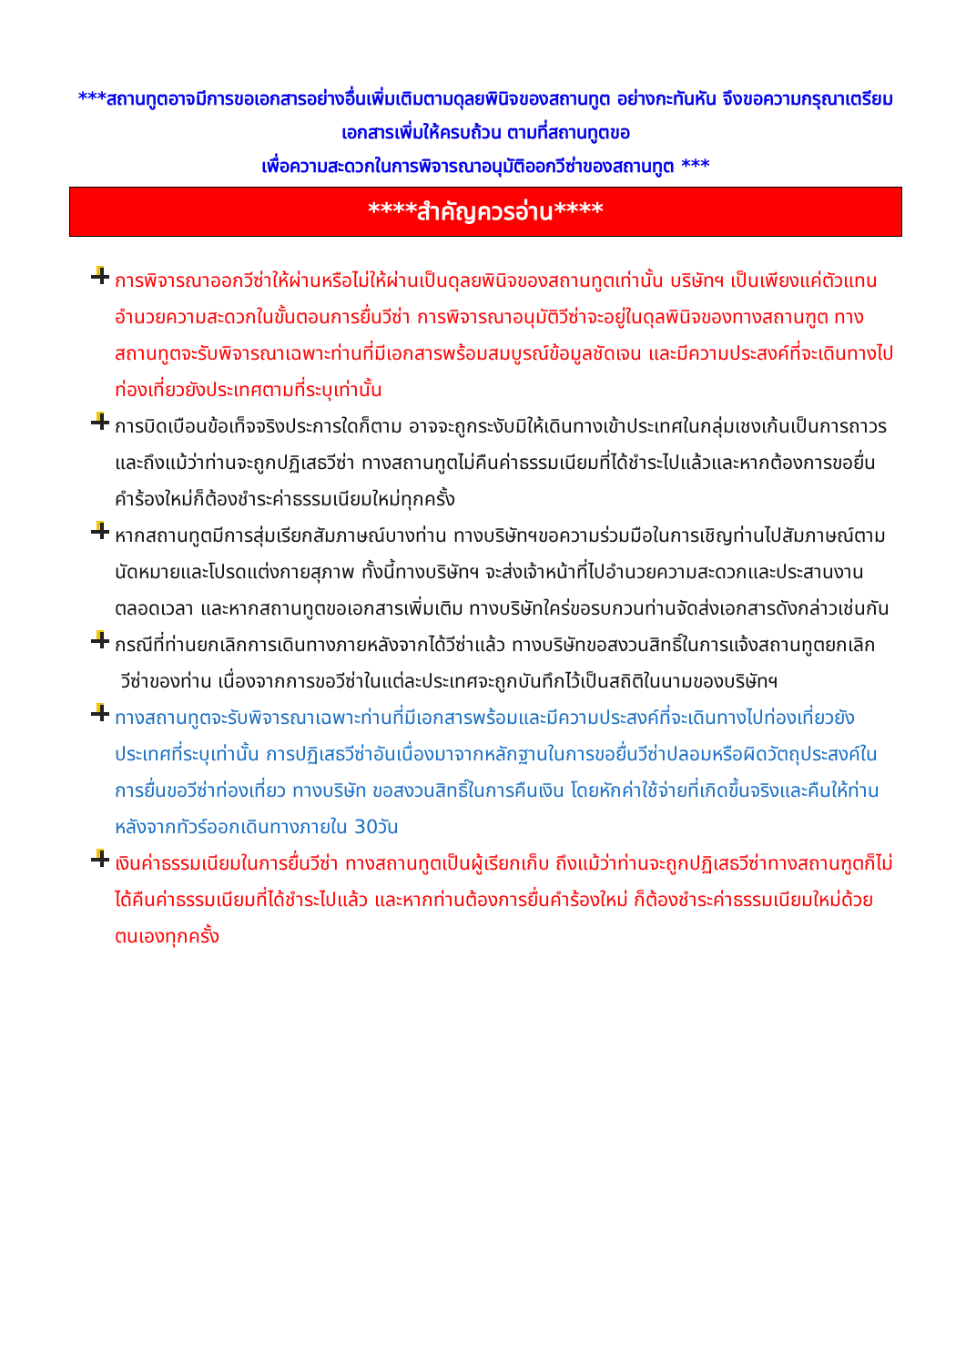***สถานทูตอาจมีการขอเอกสารอย่างอื่นเพิ่มเติมตามดุลยพินิจของสถานทูต อย่างกะทันหัน จึงขอความกรุณาเตรียมเอกสารเพิ่มให้ครบถ้วน ตามที่สถานทูตขอ
เพื่อความสะดวกในการพิจารณาอนุมัติออกวีซ่าของสถานทูต ***
****สำคัญควรอ่าน****
การพิจารณาออกวีซ่าให้ผ่านหรือไม่ให้ผ่านเป็นดุลยพินิจของสถานทูตเท่านั้น บริษัทฯ เป็นเพียงแค่ตัวแทนอำนวยความสะดวกในขั้นตอนการยื่นวีซ่า การพิจารณาอนุมัติวีซ่าจะอยู่ในดุลพินิจของทางสถานฑูต ทางสถานทูตจะรับพิจารณาเฉพาะท่านที่มีเอกสารพร้อมสมบูรณ์ข้อมูลชัดเจน และมีความประสงค์ที่จะเดินทางไปท่องเที่ยวยังประเทศตามที่ระบุเท่านั้น
การบิดเบือนข้อเท็จจริงประการใดก็ตาม อาจจะถูกระงับมิให้เดินทางเข้าประเทศในกลุ่มเชงเก้นเป็นการถาวร และถึงแม้ว่าท่านจะถูกปฏิเสธวีซ่า ทางสถานทูตไม่คืนค่าธรรมเนียมที่ได้ชำระไปแล้วและหากต้องการขอยื่นคำร้องใหม่ก็ต้องชำระค่าธรรมเนียมใหม่ทุกครั้ง
หากสถานทูตมีการสุ่มเรียกสัมภาษณ์บางท่าน ทางบริษัทฯขอความร่วมมือในการเชิญท่านไปสัมภาษณ์ตามนัดหมายและโปรดแต่งกายสุภาพ ทั้งนี้ทางบริษัทฯ จะส่งเจ้าหน้าที่ไปอำนวยความสะดวกและประสานงานตลอดเวลา และหากสถานทูตขอเอกสารเพิ่มเติม ทางบริษัทใคร่ขอรบกวนท่านจัดส่งเอกสารดังกล่าวเช่นกัน
กรณีที่ท่านยกเลิกการเดินทางภายหลังจากได้วีซ่าแล้ว ทางบริษัทขอสงวนสิทธิ์ในการแจ้งสถานทูตยกเลิก
วีซ่าของท่าน เนื่องจากการขอวีซ่าในแต่ละประเทศจะถูกบันทึกไว้เป็นสถิติในนามของบริษัทฯ
ทางสถานทูตจะรับพิจารณาเฉพาะท่านที่มีเอกสารพร้อมและมีความประสงค์ที่จะเดินทางไปท่องเที่ยวยังประเทศที่ระบุเท่านั้น การปฏิเสธวีซ่าอันเนื่องมาจากหลักฐานในการขอยื่นวีซ่าปลอมหรือผิดวัตถุประสงค์ในการยื่นขอวีซ่าท่องเที่ยว ทางบริษัท ขอสงวนสิทธิ์ในการคืนเงิน โดยหักค่าใช้จ่ายที่เกิดขึ้นจริงและคืนให้ท่านหลังจากทัวร์ออกเดินทางภายใน 30วัน
เงินค่าธรรมเนียมในการยื่นวีซ่า ทางสถานทูตเป็นผู้เรียกเก็บ ถึงแม้ว่าท่านจะถูกปฏิเสธวีซ่าทางสถานฑูตก็ไม่ได้คืนค่าธรรมเนียมที่ได้ชำระไปแล้ว และหากท่านต้องการยื่นคำร้องใหม่ ก็ต้องชำระค่าธรรมเนียมใหม่ด้วยตนเองทุกครั้ง